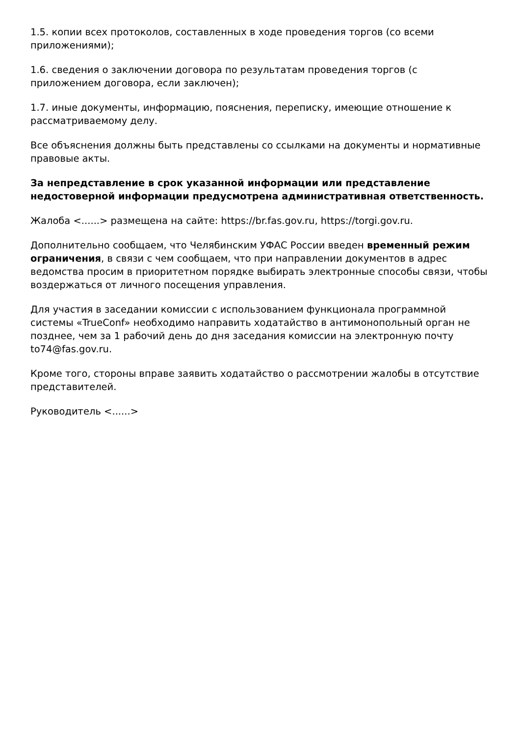1.5. копии всех протоколов, составленных в ходе проведения торгов (со всеми приложениями);
1.6. сведения о заключении договора по результатам проведения торгов (с приложением договора, если заключен);
1.7. иные документы, информацию, пояснения, переписку, имеющие отношение к рассматриваемому делу.
Все объяснения должны быть представлены со ссылками на документы и нормативные правовые акты.
За непредставление в срок указанной информации или представление недостоверной информации предусмотрена административная ответственность.
Жалоба <......> размещена на сайте: https://br.fas.gov.ru, https://torgi.gov.ru.
Дополнительно сообщаем, что Челябинским УФАС России введен временный режим ограничения, в связи с чем сообщаем, что при направлении документов в адрес ведомства просим в приоритетном порядке выбирать электронные способы связи, чтобы воздержаться от личного посещения управления.
Для участия в заседании комиссии с использованием функционала программной системы «TrueConf» необходимо направить ходатайство в антимонопольный орган не позднее, чем за 1 рабочий день до дня заседания комиссии на электронную почту to74@fas.gov.ru.
Кроме того, стороны вправе заявить ходатайство о рассмотрении жалобы в отсутствие представителей.
Руководитель <......>